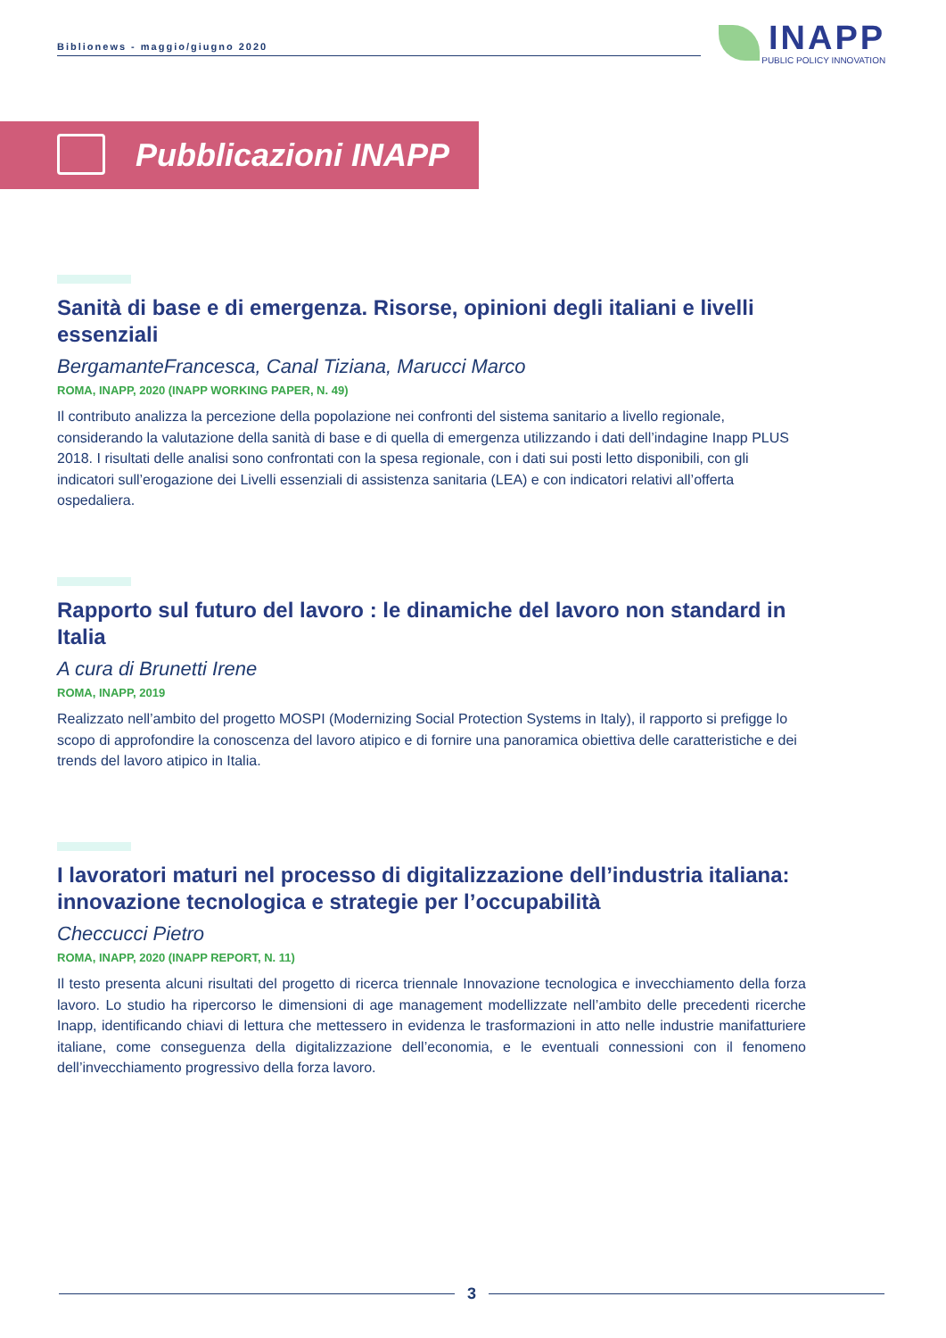Biblionews - maggio/giugno 2020
INAPP
PUBLIC POLICY INNOVATION
Pubblicazioni INAPP
Sanità di base e di emergenza. Risorse, opinioni degli italiani e livelli essenziali
BergamanteFrancesca, Canal Tiziana, Marucci Marco
ROMA, INAPP, 2020 (INAPP WORKING PAPER, N. 49)
Il contributo analizza la percezione della popolazione nei confronti del sistema sanitario a livello regionale, considerando la valutazione della sanità di base e di quella di emergenza utilizzando i dati dell’indagine Inapp PLUS 2018. I risultati delle analisi sono confrontati con la spesa regionale, con i dati sui posti letto disponibili, con gli indicatori sull’erogazione dei Livelli essenziali di assistenza sanitaria (LEA) e con indicatori relativi all’offerta ospedaliera.
Rapporto sul futuro del lavoro : le dinamiche del lavoro non standard in Italia
A cura di Brunetti Irene
ROMA, INAPP, 2019
Realizzato nell’ambito del progetto MOSPI (Modernizing Social Protection Systems in Italy), il rapporto si prefigge lo scopo di approfondire la conoscenza del lavoro atipico e di fornire una panoramica obiettiva delle caratteristiche e dei trends del lavoro atipico in Italia.
I lavoratori maturi nel processo di digitalizzazione dell’industria italiana: innovazione tecnologica e strategie per l’occupabilità
Checcucci Pietro
ROMA, INAPP, 2020 (INAPP REPORT, N. 11)
Il testo presenta alcuni risultati del progetto di ricerca triennale Innovazione tecnologica e invecchiamento della forza lavoro. Lo studio ha ripercorso le dimensioni di age management modellizzate nell’ambito delle precedenti ricerche Inapp, identificando chiavi di lettura che mettessero in evidenza le trasformazioni in atto nelle industrie manifatturiere italiane, come conseguenza della digitalizzazione dell’economia, e le eventuali connessioni con il fenomeno dell’invecchiamento progressivo della forza lavoro.
3